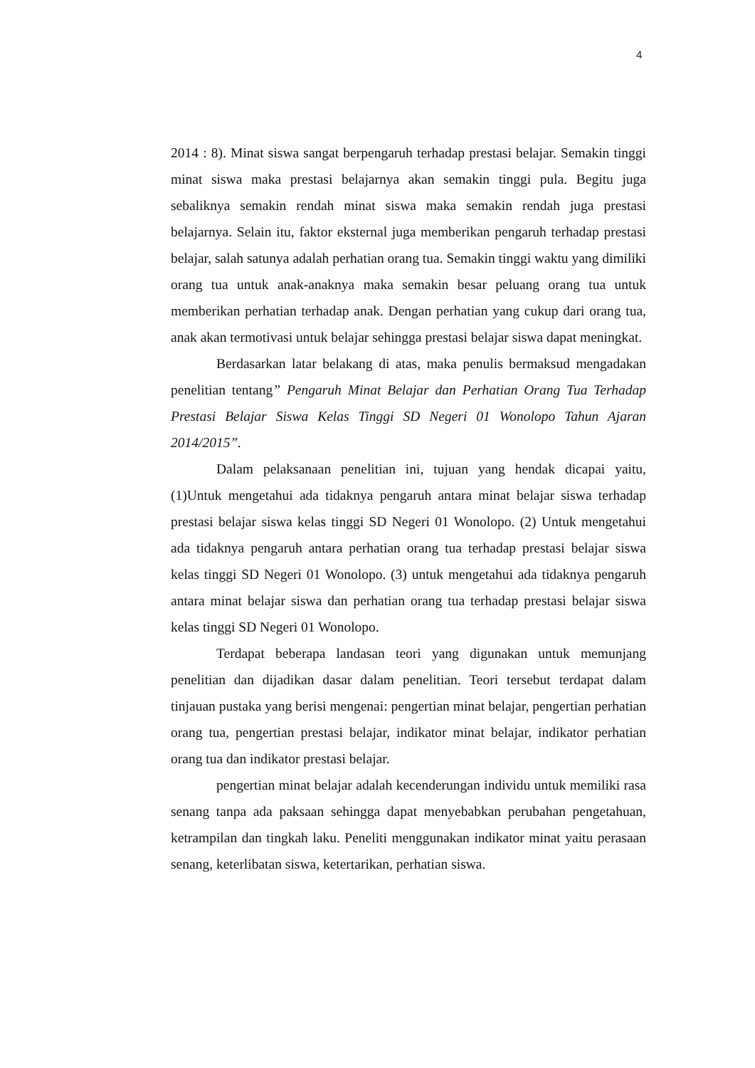4
2014 : 8). Minat siswa sangat berpengaruh terhadap prestasi belajar. Semakin tinggi minat siswa maka prestasi belajarnya akan semakin tinggi pula. Begitu juga sebaliknya semakin rendah minat siswa maka semakin rendah juga prestasi belajarnya. Selain itu, faktor eksternal juga memberikan pengaruh terhadap prestasi belajar, salah satunya adalah perhatian orang tua. Semakin tinggi waktu yang dimiliki orang tua untuk anak-anaknya maka semakin besar peluang orang tua untuk memberikan perhatian terhadap anak. Dengan perhatian yang cukup dari orang tua, anak akan termotivasi untuk belajar sehingga prestasi belajar siswa dapat meningkat.
Berdasarkan latar belakang di atas, maka penulis bermaksud mengadakan penelitian tentang” Pengaruh Minat Belajar dan Perhatian Orang Tua Terhadap Prestasi Belajar Siswa Kelas Tinggi SD Negeri 01 Wonolopo Tahun Ajaran 2014/2015”.
Dalam pelaksanaan penelitian ini, tujuan yang hendak dicapai yaitu, (1)Untuk mengetahui ada tidaknya pengaruh antara minat belajar siswa terhadap prestasi belajar siswa kelas tinggi SD Negeri 01 Wonolopo. (2) Untuk mengetahui ada tidaknya pengaruh antara perhatian orang tua terhadap prestasi belajar siswa kelas tinggi SD Negeri 01 Wonolopo. (3) untuk mengetahui ada tidaknya pengaruh antara minat belajar siswa dan perhatian orang tua terhadap prestasi belajar siswa kelas tinggi SD Negeri 01 Wonolopo.
Terdapat beberapa landasan teori yang digunakan untuk memunjang penelitian dan dijadikan dasar dalam penelitian. Teori tersebut terdapat dalam tinjauan pustaka yang berisi mengenai: pengertian minat belajar, pengertian perhatian orang tua, pengertian prestasi belajar, indikator minat belajar, indikator perhatian orang tua dan indikator prestasi belajar.
pengertian minat belajar adalah kecenderungan individu untuk memiliki rasa senang tanpa ada paksaan sehingga dapat menyebabkan perubahan pengetahuan, ketrampilan dan tingkah laku. Peneliti menggunakan indikator minat yaitu perasaan senang, keterlibatan siswa, ketertarikan, perhatian siswa.